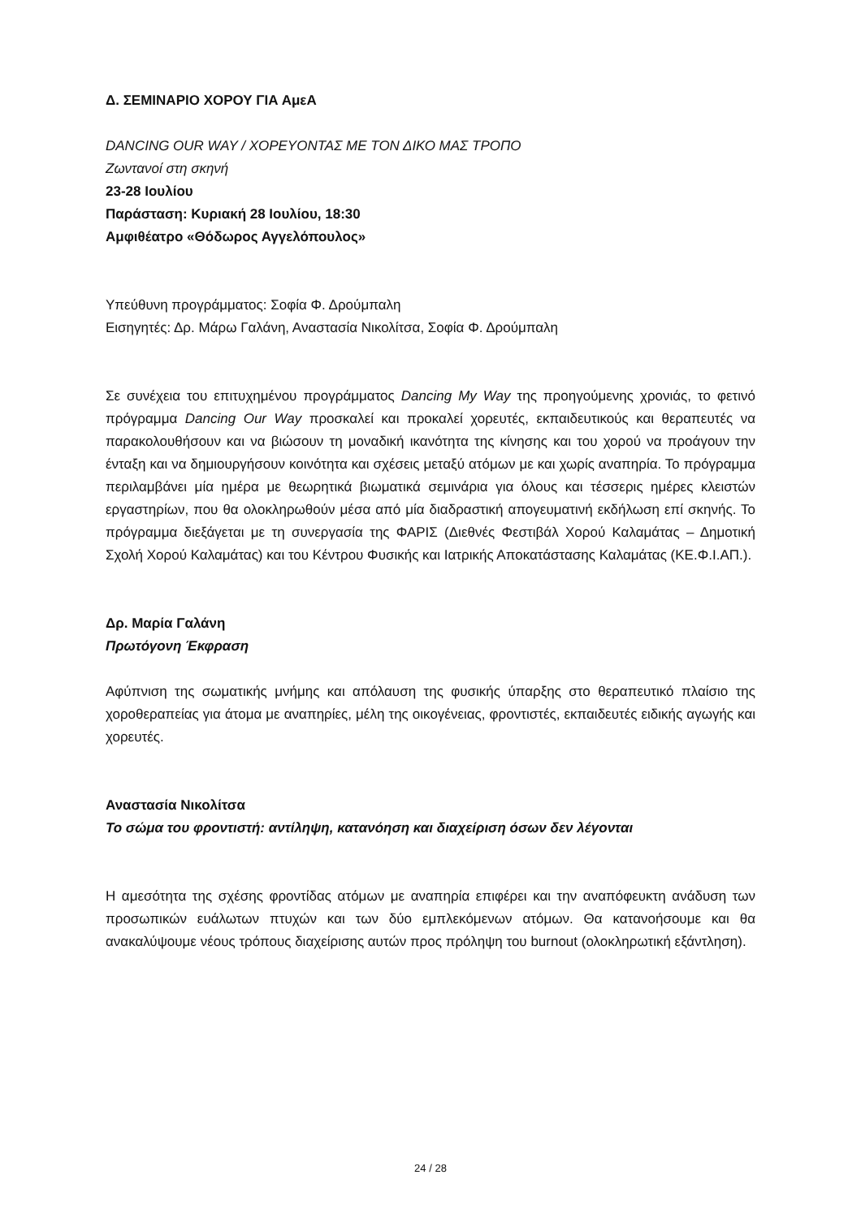Δ. ΣΕΜΙΝΑΡΙΟ ΧΟΡΟΥ ΓΙΑ ΑμεΑ
DANCING OUR WAY / ΧΟΡΕΥΟΝΤΑΣ ΜΕ ΤΟΝ ΔΙΚΟ ΜΑΣ ΤΡΟΠΟ
Ζωντανοί στη σκηνή
23-28 Ιουλίου
Παράσταση: Κυριακή 28 Ιουλίου, 18:30
Αμφιθέατρο «Θόδωρος Αγγελόπουλος»
Υπεύθυνη προγράμματος: Σοφία Φ. Δρούμπαλη
Εισηγητές: Δρ. Μάρω Γαλάνη, Αναστασία Νικολίτσα, Σοφία Φ. Δρούμπαλη
Σε συνέχεια του επιτυχημένου προγράμματος Dancing My Way της προηγούμενης χρονιάς, το φετινό πρόγραμμα Dancing Our Way προσκαλεί και προκαλεί χορευτές, εκπαιδευτικούς και θεραπευτές να παρακολουθήσουν και να βιώσουν τη μοναδική ικανότητα της κίνησης και του χορού να προάγουν την ένταξη και να δημιουργήσουν κοινότητα και σχέσεις μεταξύ ατόμων με και χωρίς αναπηρία. Το πρόγραμμα περιλαμβάνει μία ημέρα με θεωρητικά βιωματικά σεμινάρια για όλους και τέσσερις ημέρες κλειστών εργαστηρίων, που θα ολοκληρωθούν μέσα από μία διαδραστική απογευματινή εκδήλωση επί σκηνής. Το πρόγραμμα διεξάγεται με τη συνεργασία της ΦΑΡΙΣ (Διεθνές Φεστιβάλ Χορού Καλαμάτας – Δημοτική Σχολή Χορού Καλαμάτας) και του Κέντρου Φυσικής και Ιατρικής Αποκατάστασης Καλαμάτας (ΚΕ.Φ.Ι.ΑΠ.).
Δρ. Μαρία Γαλάνη
Πρωτόγονη Έκφραση
Αφύπνιση της σωματικής μνήμης και απόλαυση της φυσικής ύπαρξης στο θεραπευτικό πλαίσιο της χοροθεραπείας για άτομα με αναπηρίες, μέλη της οικογένειας, φροντιστές, εκπαιδευτές ειδικής αγωγής και χορευτές.
Αναστασία Νικολίτσα
Το σώμα του φροντιστή: αντίληψη, κατανόηση και διαχείριση όσων δεν λέγονται
Η αμεσότητα της σχέσης φροντίδας ατόμων με αναπηρία επιφέρει και την αναπόφευκτη ανάδυση των προσωπικών ευάλωτων πτυχών και των δύο εμπλεκόμενων ατόμων. Θα κατανοήσουμε και θα ανακαλύψουμε νέους τρόπους διαχείρισης αυτών προς πρόληψη του burnout (ολοκληρωτική εξάντληση).
24 / 28